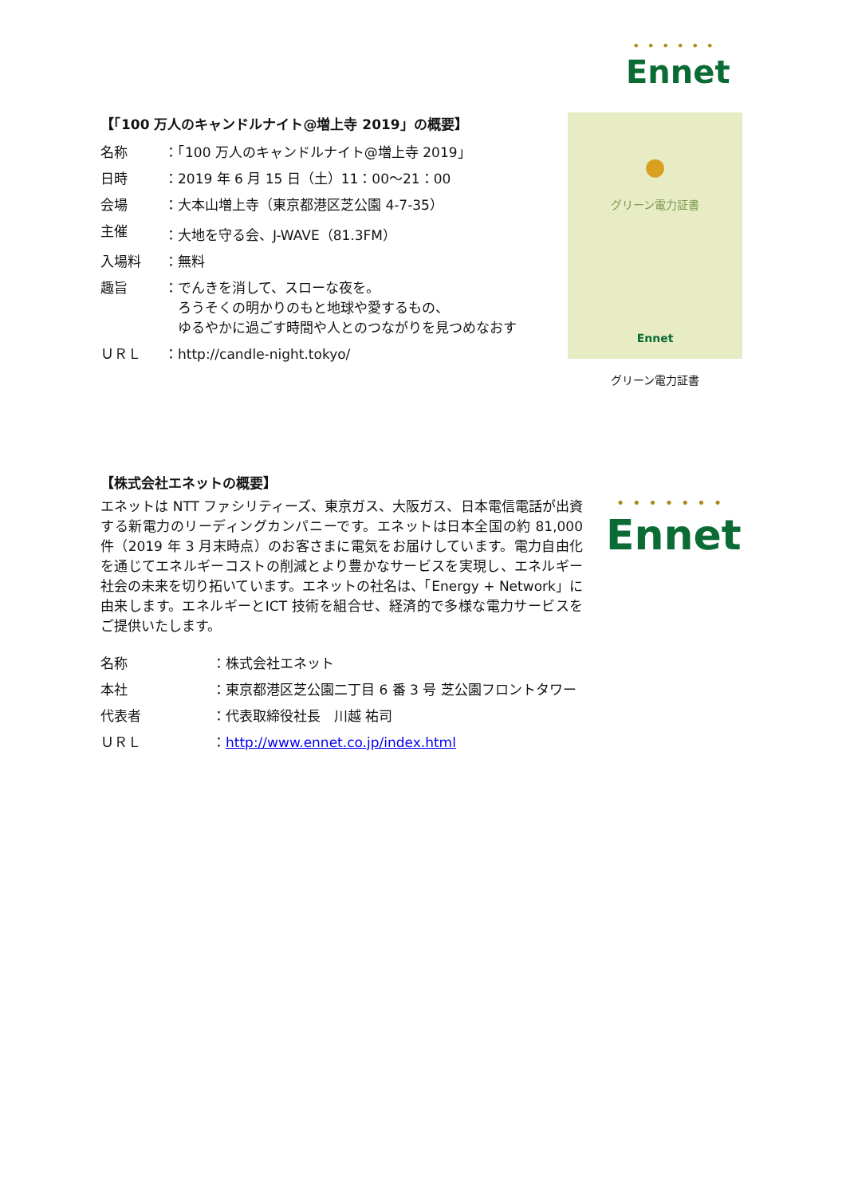• • • • • •
Ennet
【「100 万人のキャンドルナイト@増上寺 2019」の概要】
| 名称 | ：「100 万人のキャンドルナイト@増上寺 2019」 |
| 日時 | ：2019 年 6 月 15 日（土）11：00～21：00 |
| 会場 | ：大本山増上寺（東京都港区芝公園 4-7-35） |
| 主催 | ：大地を守る会、J-WAVE（81.3FM） |
| 入場料 | ：無料 |
| 趣旨 | ：でんきを消して、スローな夜を。 ろうそくの明かりのもと地球や愛するもの、 ゆるやかに過ごす時間や人とのつながりを見つめなおす |
| ＵＲＬ | ：http://candle-night.tokyo/ |
●
グリーン電力証書
Ennet
グリーン電力証書
【株式会社エネットの概要】
エネットは NTT ファシリティーズ、東京ガス、大阪ガス、日本電信電話が出資する新電力のリーディングカンパニーです。エネットは日本全国の約 81,000 件（2019 年 3 月末時点）のお客さまに電気をお届けしています。電力自由化を通じてエネルギーコストの削減とより豊かなサービスを実現し、エネルギー社会の未来を切り拓いています。エネットの社名は、「Energy + Network」に由来します。エネルギーとICT 技術を組合せ、経済的で多様な電力サービスをご提供いたします。
| 名称 | ：株式会社エネット |
| 本社 | ：東京都港区芝公園二丁目 6 番 3 号 芝公園フロントタワー |
| 代表者 | ：代表取締役社長 川越 祐司 |
| ＵＲＬ | ： http://www.ennet.co.jp/index.html |
• • • • • • •
Ennet